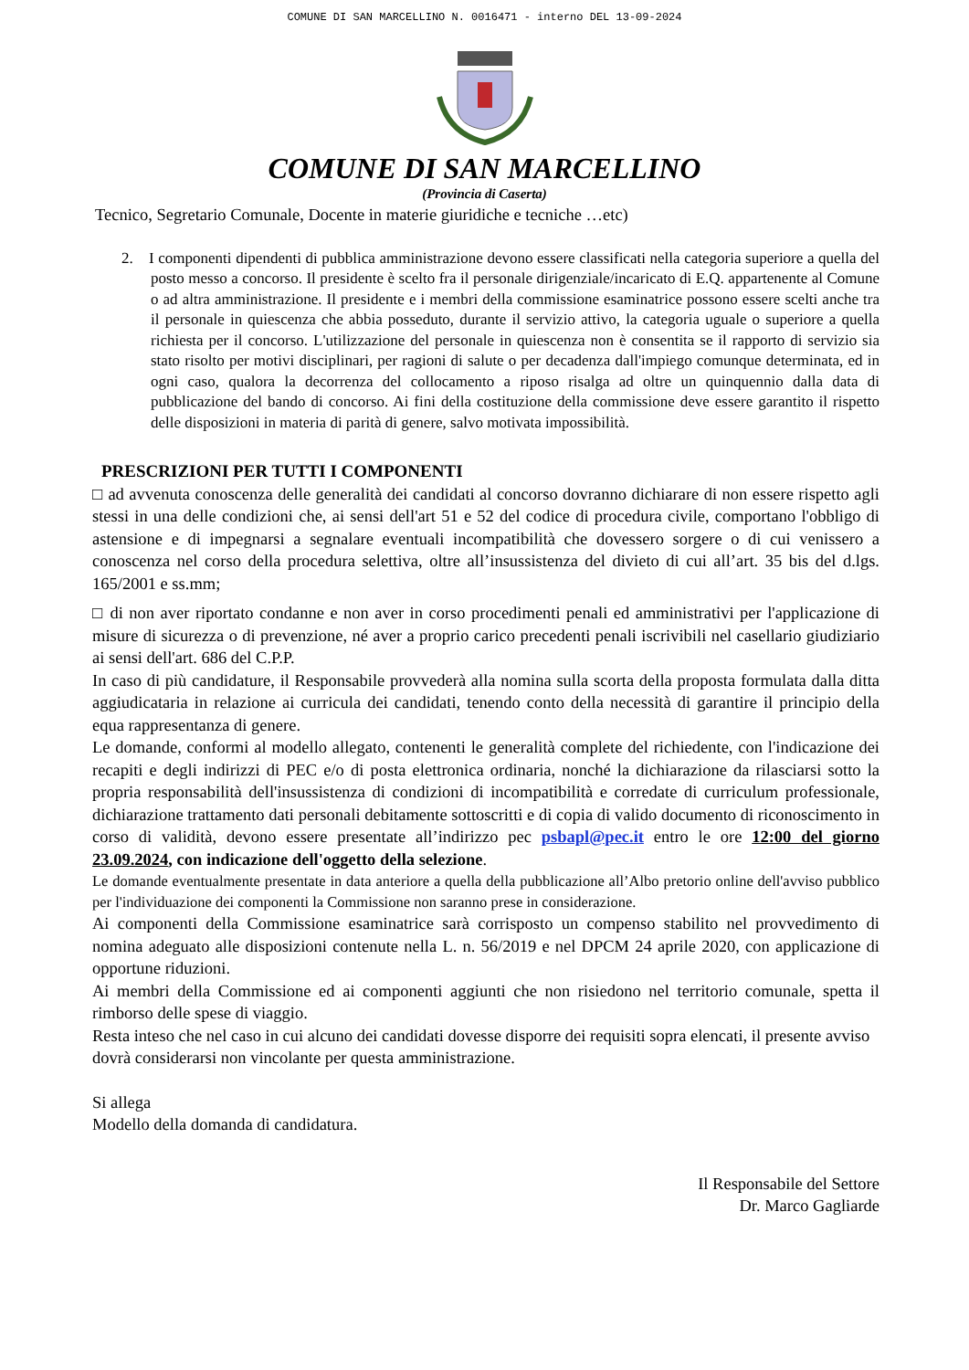COMUNE DI SAN MARCELLINO N. 0016471 - interno DEL 13-09-2024
COMUNE DI SAN MARCELLINO
(Provincia di Caserta)
Tecnico, Segretario Comunale, Docente in materie giuridiche e tecniche …etc)
2. I componenti dipendenti di pubblica amministrazione devono essere classificati nella categoria superiore a quella del posto messo a concorso. Il presidente è scelto fra il personale dirigenziale/incaricato di E.Q. appartenente al Comune o ad altra amministrazione. Il presidente e i membri della commissione esaminatrice possono essere scelti anche tra il personale in quiescenza che abbia posseduto, durante il servizio attivo, la categoria uguale o superiore a quella richiesta per il concorso. L'utilizzazione del personale in quiescenza non è consentita se il rapporto di servizio sia stato risolto per motivi disciplinari, per ragioni di salute o per decadenza dall'impiego comunque determinata, ed in ogni caso, qualora la decorrenza del collocamento a riposo risalga ad oltre un quinquennio dalla data di pubblicazione del bando di concorso. Ai fini della costituzione della commissione deve essere garantito il rispetto delle disposizioni in materia di parità di genere, salvo motivata impossibilità.
PRESCRIZIONI PER TUTTI I COMPONENTI
□ ad avvenuta conoscenza delle generalità dei candidati al concorso dovranno dichiarare di non essere rispetto agli stessi in una delle condizioni che, ai sensi dell'art 51 e 52 del codice di procedura civile, comportano l'obbligo di astensione e di impegnarsi a segnalare eventuali incompatibilità che dovessero sorgere o di cui venissero a conoscenza nel corso della procedura selettiva, oltre all’insussistenza del divieto di cui all’art. 35 bis del d.lgs. 165/2001 e ss.mm;
□ di non aver riportato condanne e non aver in corso procedimenti penali ed amministrativi per l'applicazione di misure di sicurezza o di prevenzione, né aver a proprio carico precedenti penali iscrivibili nel casellario giudiziario ai sensi dell'art. 686 del C.P.P.
In caso di più candidature, il Responsabile provvederà alla nomina sulla scorta della proposta formulata dalla ditta aggiudicataria in relazione ai curricula dei candidati, tenendo conto della necessità di garantire il principio della equa rappresentanza di genere.
Le domande, conformi al modello allegato, contenenti le generalità complete del richiedente, con l'indicazione dei recapiti e degli indirizzi di PEC e/o di posta elettronica ordinaria, nonché la dichiarazione da rilasciarsi sotto la propria responsabilità dell'insussistenza di condizioni di incompatibilità e corredate di curriculum professionale, dichiarazione trattamento dati personali debitamente sottoscritti e di copia di valido documento di riconoscimento in corso di validità, devono essere presentate all’indirizzo pec psbapl@pec.it entro le ore 12:00 del giorno 23.09.2024, con indicazione dell'oggetto della selezione.
Le domande eventualmente presentate in data anteriore a quella della pubblicazione all’Albo pretorio online dell'avviso pubblico per l'individuazione dei componenti la Commissione non saranno prese in considerazione.
Ai componenti della Commissione esaminatrice sarà corrisposto un compenso stabilito nel provvedimento di nomina adeguato alle disposizioni contenute nella L. n. 56/2019 e nel DPCM 24 aprile 2020, con applicazione di opportune riduzioni.
Ai membri della Commissione ed ai componenti aggiunti che non risiedono nel territorio comunale, spetta il rimborso delle spese di viaggio.
Resta inteso che nel caso in cui alcuno dei candidati dovesse disporre dei requisiti sopra elencati, il presente avviso dovrà considerarsi non vincolante per questa amministrazione.
Si allega
Modello della domanda di candidatura.
Il Responsabile del Settore
Dr. Marco Gagliarde